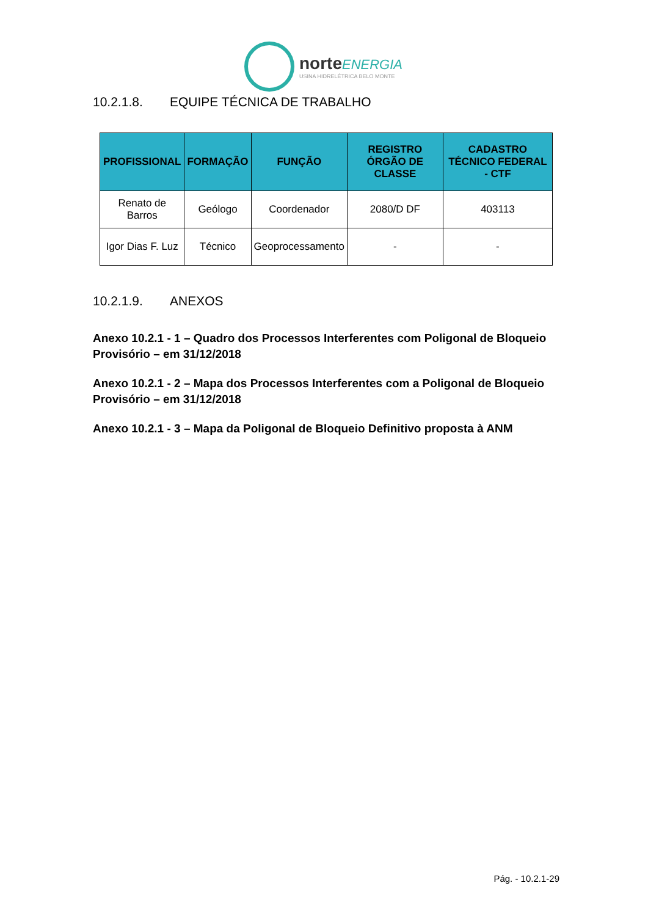norte ENERGIA
USINA HIDRELÉTRICA BELO MONTE
10.2.1.8. EQUIPE TÉCNICA DE TRABALHO
| PROFISSIONAL | FORMAÇÃO | FUNÇÃO | REGISTRO ÓRGÃO DE CLASSE | CADASTRO TÉCNICO FEDERAL - CTF |
| --- | --- | --- | --- | --- |
| Renato de Barros | Geólogo | Coordenador | 2080/D DF | 403113 |
| Igor Dias F. Luz | Técnico | Geoprocessamento | - | - |
10.2.1.9. ANEXOS
Anexo 10.2.1 - 1 – Quadro dos Processos Interferentes com Poligonal de Bloqueio Provisório – em 31/12/2018
Anexo 10.2.1 - 2 – Mapa dos Processos Interferentes com a Poligonal de Bloqueio Provisório – em 31/12/2018
Anexo 10.2.1 - 3 – Mapa da Poligonal de Bloqueio Definitivo proposta à ANM
Pág. - 10.2.1-29